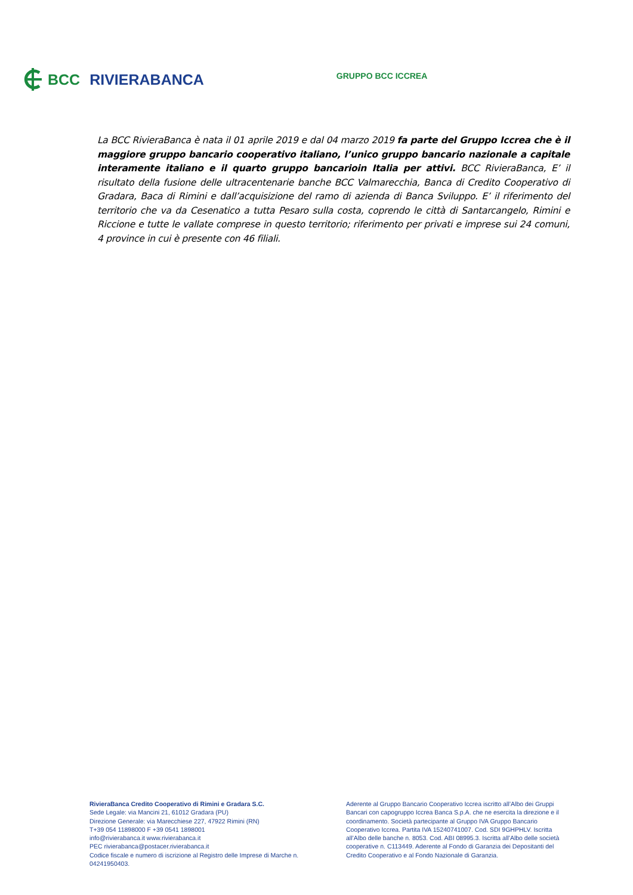BCC RIVIERABANCA
GRUPPO BCC ICCREA
La BCC RivieraBanca è nata il 01 aprile 2019 e dal 04 marzo 2019 fa parte del Gruppo Iccrea che è il maggiore gruppo bancario cooperativo italiano, l’unico gruppo bancario nazionale a capitale interamente italiano e il quarto gruppo bancarioin Italia per attivi. BCC RivieraBanca, E’ il risultato della fusione delle ultracentenarie banche BCC Valmarecchia, Banca di Credito Cooperativo di Gradara, Baca di Rimini e dall’acquisizione del ramo di azienda di Banca Sviluppo. E’ il riferimento del territorio che va da Cesenatico a tutta Pesaro sulla costa, coprendo le città di Santarcangelo, Rimini e Riccione e tutte le vallate comprese in questo territorio; riferimento per privati e imprese sui 24 comuni, 4 province in cui è presente con 46 filiali.
RivieraBanca Credito Cooperativo di Rimini e Gradara S.C.
Sede Legale: via Mancini 21, 61012 Gradara (PU)
Direzione Generale: via Marecchiese 227, 47922 Rimini (RN)
T+39 054 11898000 F +39 0541 1898001
info@rivierabanca.it www.rivierabanca.it
PEC rivierabanca@postacer.rivierabanca.it
Codice fiscale e numero di iscrizione al Registro delle Imprese di Marche n. 04241950403.
Aderente al Gruppo Bancario Cooperativo Iccrea iscritto all’Albo dei Gruppi Bancari con capogruppo Iccrea Banca S.p.A. che ne esercita la direzione e il coordinamento. Società partecipante al Gruppo IVA Gruppo Bancario Cooperativo Iccrea. Partita IVA 15240741007. Cod. SDI 9GHPHLV. Iscritta all’Albo delle banche n. 8053. Cod. ABI 08995.3. Iscritta all’Albo delle società cooperative n. C113449. Aderente al Fondo di Garanzia dei Depositanti del Credito Cooperativo e al Fondo Nazionale di Garanzia.